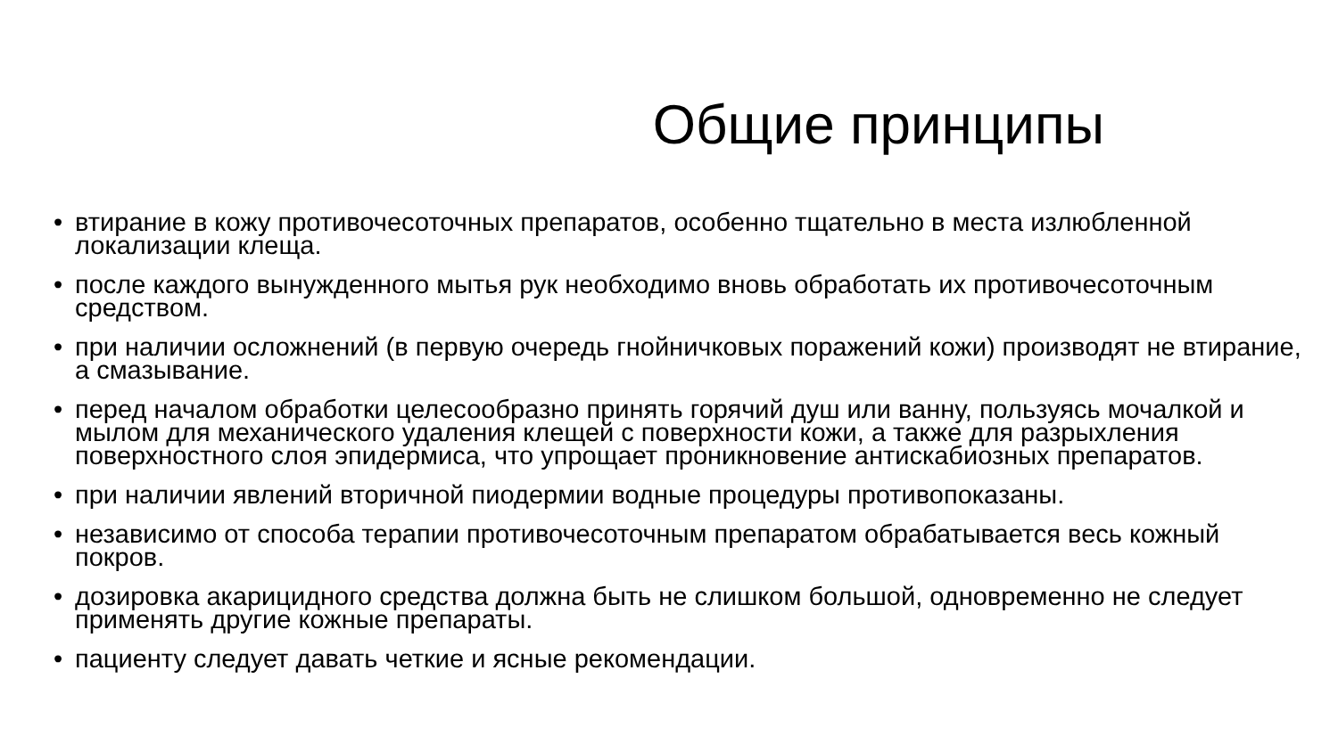Общие принципы
• втирание в кожу противочесоточных препаратов, особенно тщательно в места излюбленной локализации клеща.
• после каждого вынужденного мытья рук необходимо вновь обработать их противочесоточным средством.
• при наличии осложнений (в первую очередь гнойничковых поражений кожи) производят не втирание, а смазывание.
• перед началом обработки целесообразно принять горячий душ или ванну, пользуясь мочалкой и мылом для механического удаления клещей с поверхности кожи, а также для разрыхления поверхностного слоя эпидермиса, что упрощает проникновение антискабиозных препаратов.
• при наличии явлений вторичной пиодермии водные процедуры противопоказаны.
• независимо от способа терапии противочесоточным препаратом обрабатывается весь кожный покров.
• дозировка акарицидного средства должна быть не слишком большой, одновременно не следует применять другие кожные препараты.
• пациенту следует давать четкие и ясные рекомендации.